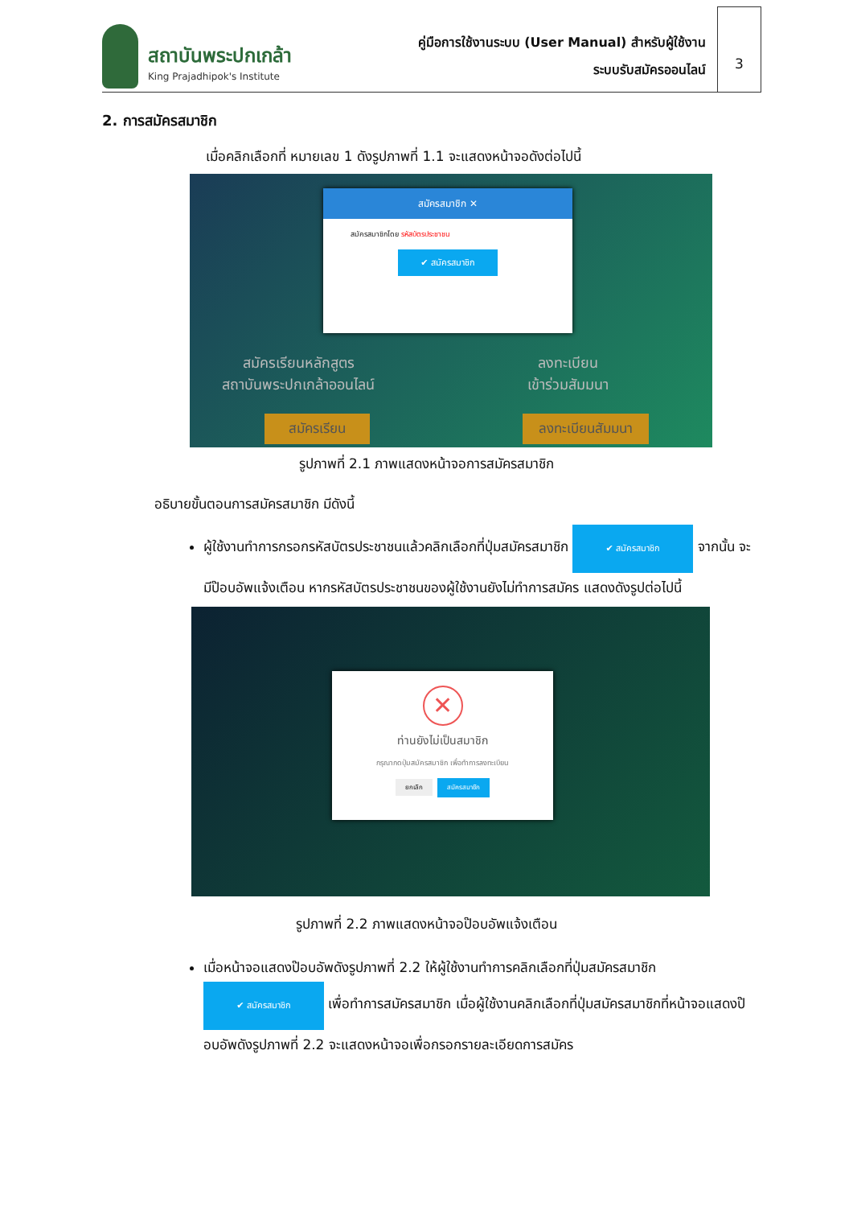สถาบันพระปกเกล้า
King Prajadhipok's Institute
คู่มือการใช้งานระบบ (User Manual) สำหรับผู้ใช้งาน
ระบบรับสมัครออนไลน์
3
2. การสมัครสมาชิก
เมื่อคลิกเลือกที่ หมายเลข 1 ดังรูปภาพที่ 1.1 จะแสดงหน้าจอดังต่อไปนี้
สมัครสมาชิก ✕
สมัครสมาชิกโดย รหัสบัตรประชาชน
✔ สมัครสมาชิก
สมัครเรียนหลักสูตร
สถาบันพระปกเกล้าออนไลน์
ลงทะเบียน
เข้าร่วมสัมมนา
สมัครเรียน ลงทะเบียนสัมมนา
รูปภาพที่ 2.1 ภาพแสดงหน้าจอการสมัครสมาชิก
อธิบายขั้นตอนการสมัครสมาชิก มีดังนี้
ผู้ใช้งานทำการกรอกรหัสบัตรประชาชนแล้วคลิกเลือกที่ปุ่มสมัครสมาชิก ✔ สมัครสมาชิก จากนั้น จะมีป๊อบอัพแจ้งเตือน หากรหัสบัตรประชาชนของผู้ใช้งานยังไม่ทำการสมัคร แสดงดังรูปต่อไปนี้
✕
ท่านยังไม่เป็นสมาชิก
กรุณากดปุ่มสมัครสมาชิก เพื่อทำการลงทะเบียน
ยกเลิก สมัครสมาชิก
รูปภาพที่ 2.2 ภาพแสดงหน้าจอป๊อบอัพแจ้งเตือน
เมื่อหน้าจอแสดงป๊อบอัพดังรูปภาพที่ 2.2 ให้ผู้ใช้งานทำการคลิกเลือกที่ปุ่มสมัครสมาชิก ✔ สมัครสมาชิก เพื่อทำการสมัครสมาชิก เมื่อผู้ใช้งานคลิกเลือกที่ปุ่มสมัครสมาชิกที่หน้าจอแสดงป๊อบอัพดังรูปภาพที่ 2.2 จะแสดงหน้าจอเพื่อกรอกรายละเอียดการสมัคร